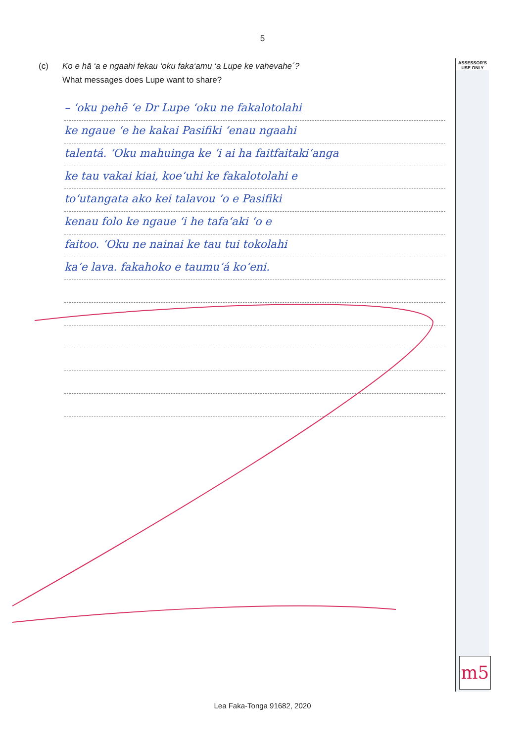5
(c) Ko e hā ‘a e ngaahi fekau ‘oku faka‘amu ‘a Lupe ke vahevahe´?
What messages does Lupe want to share?
ASSESSOR'S
USE ONLY
– ‘oku pehē ‘e Dr Lupe ‘oku ne fakalotolahi
ke ngaue ‘e he kakai Pasifiki ‘enau ngaahi
talentá. ‘Oku mahuinga ke ‘i ai ha faitfaitaki‘anga
ke tau vakai kiai, koe‘uhi ke fakalotolahi e
to‘utangata ako kei talavou ‘o e Pasifiki
kenau folo ke ngaue ‘i he tafa‘aki ‘o e
faitoo. ‘Oku ne nainai ke tau tui tokolahi
ka‘e lava. fakahoko e taumu‘á ko‘eni.
m5
Lea Faka-Tonga 91682, 2020